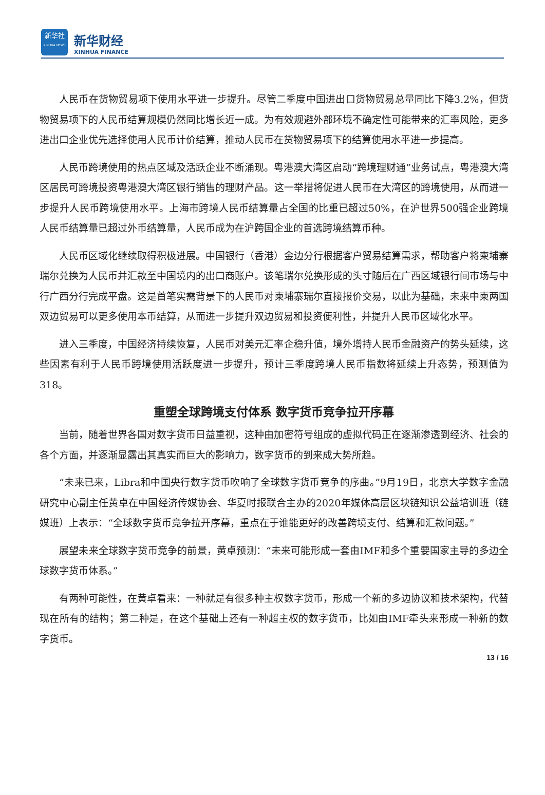新华社
XINHUA NEWS
新华财经
XINHUA FINANCE
人民币在货物贸易项下使用水平进一步提升。尽管二季度中国进出口货物贸易总量同比下降3.2%，但货物贸易项下的人民币结算规模仍然同比增长近一成。为有效规避外部环境不确定性可能带来的汇率风险，更多进出口企业优先选择使用人民币计价结算，推动人民币在货物贸易项下的结算使用水平进一步提高。
人民币跨境使用的热点区域及活跃企业不断涌现。粤港澳大湾区启动“跨境理财通”业务试点，粤港澳大湾区居民可跨境投资粤港澳大湾区银行销售的理财产品。这一举措将促进人民币在大湾区的跨境使用，从而进一步提升人民币跨境使用水平。上海市跨境人民币结算量占全国的比重已超过50%，在沪世界500强企业跨境人民币结算量已超过外币结算量，人民币成为在沪跨国企业的首选跨境结算币种。
人民币区域化继续取得积极进展。中国银行（香港）金边分行根据客户贸易结算需求，帮助客户将柬埔寨瑞尔兑换为人民币并汇款至中国境内的出口商账户。该笔瑞尔兑换形成的头寸随后在广西区域银行间市场与中行广西分行完成平盘。这是首笔实需背景下的人民币对柬埔寨瑞尔直接报价交易，以此为基础，未来中柬两国双边贸易可以更多使用本币结算，从而进一步提升双边贸易和投资便利性，并提升人民币区域化水平。
进入三季度，中国经济持续恢复，人民币对美元汇率企稳升值，境外增持人民币金融资产的势头延续，这些因素有利于人民币跨境使用活跃度进一步提升，预计三季度跨境人民币指数将延续上升态势，预测值为318。
重塑全球跨境支付体系 数字货币竞争拉开序幕
当前，随着世界各国对数字货币日益重视，这种由加密符号组成的虚拟代码正在逐渐渗透到经济、社会的各个方面，并逐渐显露出其真实而巨大的影响力，数字货币的到来成大势所趋。
“未来已来，Libra和中国央行数字货币吹响了全球数字货币竞争的序曲。”9月19日，北京大学数字金融研究中心副主任黄卓在中国经济传媒协会、华夏时报联合主办的2020年媒体高层区块链知识公益培训班（链媒班）上表示：“全球数字货币竞争拉开序幕，重点在于谁能更好的改善跨境支付、结算和汇款问题。”
展望未来全球数字货币竞争的前景，黄卓预测：“未来可能形成一套由IMF和多个重要国家主导的多边全球数字货币体系。”
有两种可能性，在黄卓看来：一种就是有很多种主权数字货币，形成一个新的多边协议和技术架构，代替现在所有的结构；第二种是，在这个基础上还有一种超主权的数字货币，比如由IMF牵头来形成一种新的数字货币。
13 / 16